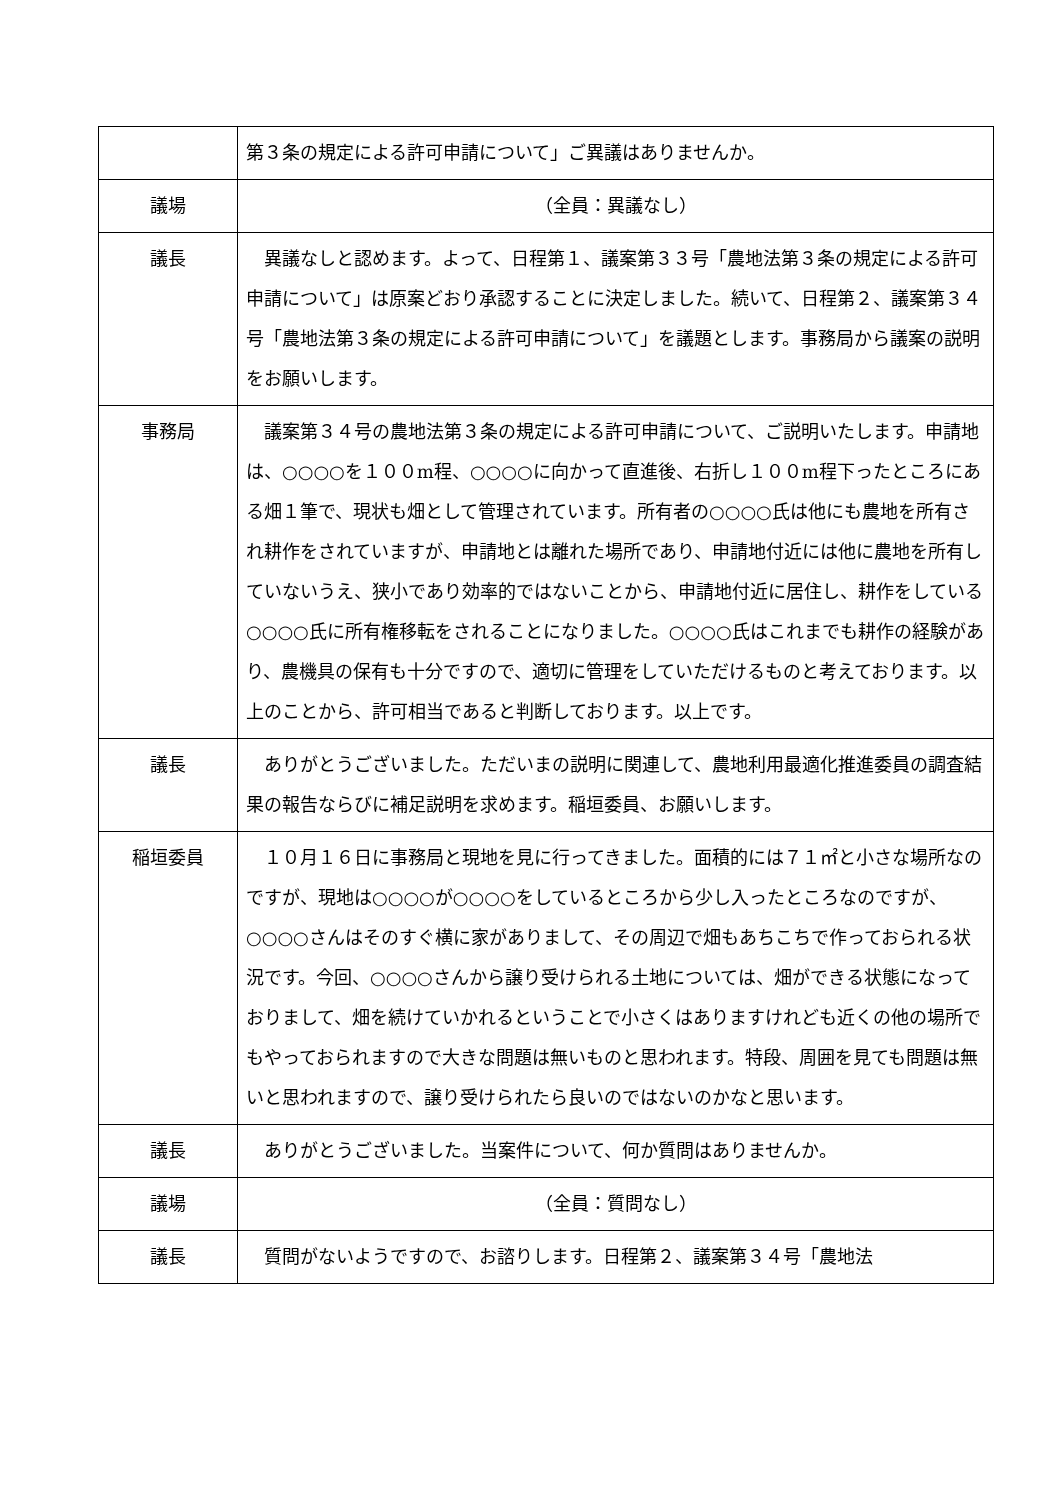| | 第３条の規定による許可申請について」ご異議はありませんか。 |
| 議場 | （全員：異議なし） |
| 議長 | 異議なしと認めます。よって、日程第１、議案第３３号「農地法第３条の規定による許可申請について」は原案どおり承認することに決定しました。続いて、日程第２、議案第３４号「農地法第３条の規定による許可申請について」を議題とします。事務局から議案の説明をお願いします。 |
| 事務局 | 議案第３４号の農地法第３条の規定による許可申請について、ご説明いたします。申請地は、○○○○を１００m程、○○○○に向かって直進後、右折し１００m程下ったところにある畑１筆で、現状も畑として管理されています。所有者の○○○○氏は他にも農地を所有され耕作をされていますが、申請地とは離れた場所であり、申請地付近には他に農地を所有していないうえ、狭小であり効率的ではないことから、申請地付近に居住し、耕作をしている○○○○氏に所有権移転をされることになりました。○○○○氏はこれまでも耕作の経験があり、農機具の保有も十分ですので、適切に管理をしていただけるものと考えております。以上のことから、許可相当であると判断しております。以上です。 |
| 議長 | ありがとうございました。ただいまの説明に関連して、農地利用最適化推進委員の調査結果の報告ならびに補足説明を求めます。稲垣委員、お願いします。 |
| 稲垣委員 | １０月１６日に事務局と現地を見に行ってきました。面積的には７１㎡と小さな場所なのですが、現地は○○○○が○○○○をしているところから少し入ったところなのですが、○○○○さんはそのすぐ横に家がありまして、その周辺で畑もあちこちで作っておられる状況です。今回、○○○○さんから譲り受けられる土地については、畑ができる状態になっておりまして、畑を続けていかれるということで小さくはありますけれども近くの他の場所でもやっておられますので大きな問題は無いものと思われます。特段、周囲を見ても問題は無いと思われますので、譲り受けられたら良いのではないのかなと思います。 |
| 議長 | ありがとうございました。当案件について、何か質問はありませんか。 |
| 議場 | （全員：質問なし） |
| 議長 | 質問がないようですので、お諮りします。日程第２、議案第３４号「農地法 |